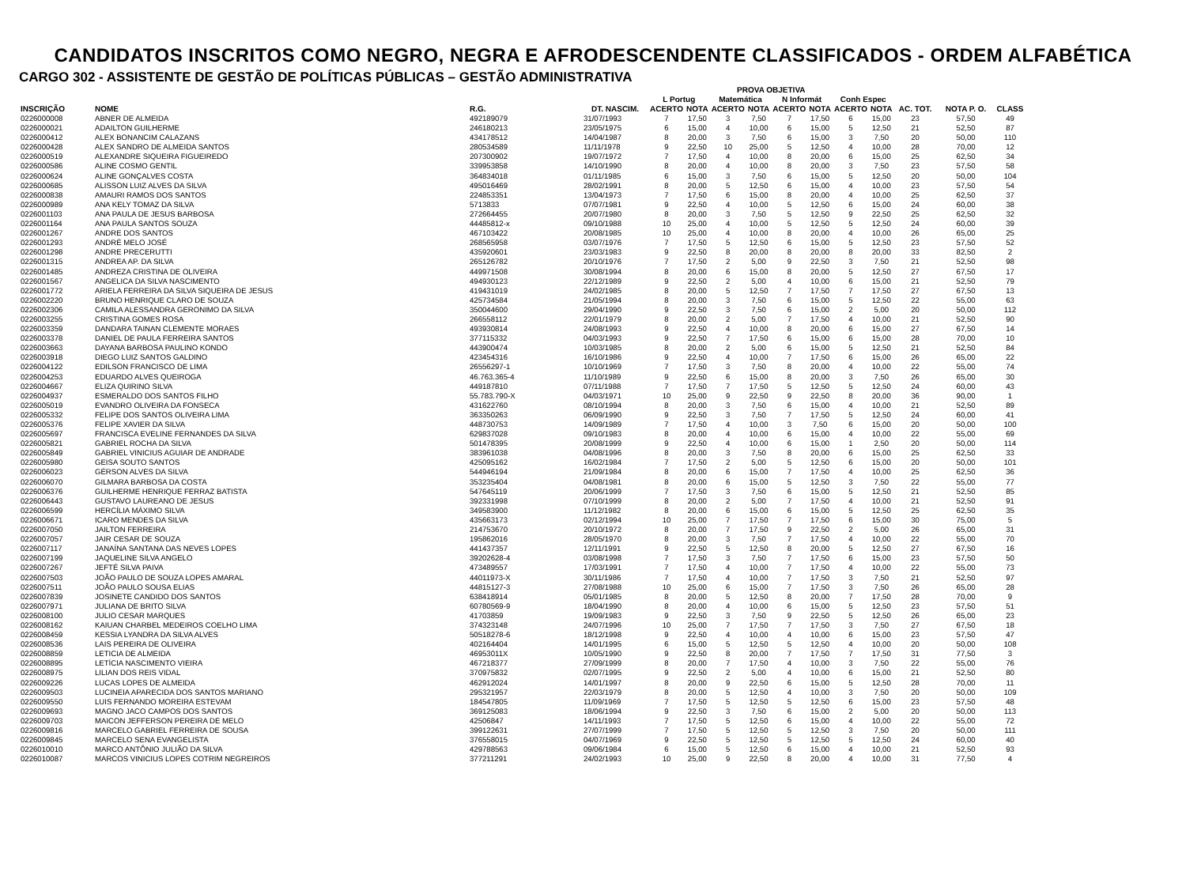CANDIDATOS INSCRITOS COMO NEGRO, NEGRA E AFRODESCENDENTE CLASSIFICADOS - ORDEM ALFABÉTICA
CARGO 302 - ASSISTENTE DE GESTÃO DE POLÍTICAS PÚBLICAS – GESTÃO ADMINISTRATIVA
| | | | | PROVA OBJETIVA | | | | | | | | | | |
| --- | --- | --- | --- | --- | --- | --- | --- | --- | --- | --- | --- | --- | --- | --- |
| | | | | L Portug | | Matemática | | N Informát | | Conh Espec | | | | |
| INSCRIÇÃO | NOME | R.G. | DT. NASCIM. | ACERTO | NOTA | ACERTO | NOTA | ACERTO | NOTA | ACERTO | NOTA | AC. TOT. | NOTA P. O. | CLASS |
| 0226000008 | ABNER DE ALMEIDA | 492189079 | 31/07/1993 | 7 | 17,50 | 3 | 7,50 | 7 | 17,50 | 6 | 15,00 | 23 | 57,50 | 49 |
| 0226000021 | ADAILTON GUILHERME | 246180213 | 23/05/1975 | 6 | 15,00 | 4 | 10,00 | 6 | 15,00 | 5 | 12,50 | 21 | 52,50 | 87 |
| 0226000412 | ALEX BONANCIM CALAZANS | 434178512 | 14/04/1987 | 8 | 20,00 | 3 | 7,50 | 6 | 15,00 | 3 | 7,50 | 20 | 50,00 | 110 |
| 0226000428 | ALEX SANDRO DE ALMEIDA SANTOS | 280534589 | 11/11/1978 | 9 | 22,50 | 10 | 25,00 | 5 | 12,50 | 4 | 10,00 | 28 | 70,00 | 12 |
| 0226000519 | ALEXANDRE SIQUEIRA FIGUEIREDO | 207300902 | 19/07/1972 | 7 | 17,50 | 4 | 10,00 | 8 | 20,00 | 6 | 15,00 | 25 | 62,50 | 34 |
| 0226000586 | ALINE COSMO GENTIL | 339953858 | 14/10/1990 | 8 | 20,00 | 4 | 10,00 | 8 | 20,00 | 3 | 7,50 | 23 | 57,50 | 58 |
| 0226000624 | ALINE GONÇALVES COSTA | 364834018 | 01/11/1985 | 6 | 15,00 | 3 | 7,50 | 6 | 15,00 | 5 | 12,50 | 20 | 50,00 | 104 |
| 0226000685 | ALISSON LUIZ ALVES DA SILVA | 495016469 | 28/02/1991 | 8 | 20,00 | 5 | 12,50 | 6 | 15,00 | 4 | 10,00 | 23 | 57,50 | 54 |
| 0226000838 | AMAURI RAMOS DOS SANTOS | 224853351 | 13/04/1973 | 7 | 17,50 | 6 | 15,00 | 8 | 20,00 | 4 | 10,00 | 25 | 62,50 | 37 |
| 0226000989 | ANA KELY TOMAZ DA SILVA | 5713833 | 07/07/1981 | 9 | 22,50 | 4 | 10,00 | 5 | 12,50 | 6 | 15,00 | 24 | 60,00 | 38 |
| 0226001103 | ANA PAULA DE JESUS BARBOSA | 272664455 | 20/07/1980 | 8 | 20,00 | 3 | 7,50 | 5 | 12,50 | 9 | 22,50 | 25 | 62,50 | 32 |
| 0226001164 | ANA PAULA SANTOS SOUZA | 44485812-x | 09/10/1988 | 10 | 25,00 | 4 | 10,00 | 5 | 12,50 | 5 | 12,50 | 24 | 60,00 | 39 |
| 0226001267 | ANDRE DOS SANTOS | 467103422 | 20/08/1985 | 10 | 25,00 | 4 | 10,00 | 8 | 20,00 | 4 | 10,00 | 26 | 65,00 | 25 |
| 0226001293 | ANDRÉ MELO JOSÉ | 268565958 | 03/07/1976 | 7 | 17,50 | 5 | 12,50 | 6 | 15,00 | 5 | 12,50 | 23 | 57,50 | 52 |
| 0226001298 | ANDRE PRECERUTTI | 435920601 | 23/03/1983 | 9 | 22,50 | 8 | 20,00 | 8 | 20,00 | 8 | 20,00 | 33 | 82,50 | 2 |
| 0226001315 | ANDREA AP. DA SILVA | 265126782 | 20/10/1976 | 7 | 17,50 | 2 | 5,00 | 9 | 22,50 | 3 | 7,50 | 21 | 52,50 | 98 |
| 0226001485 | ANDREZA CRISTINA DE OLIVEIRA | 449971508 | 30/08/1994 | 8 | 20,00 | 6 | 15,00 | 8 | 20,00 | 5 | 12,50 | 27 | 67,50 | 17 |
| 0226001567 | ANGELICA DA SILVA NASCIMENTO | 494930123 | 22/12/1989 | 9 | 22,50 | 2 | 5,00 | 4 | 10,00 | 6 | 15,00 | 21 | 52,50 | 79 |
| 0226001772 | ARIELA FERREIRA DA SILVA SIQUEIRA DE JESUS | 419431019 | 24/02/1985 | 8 | 20,00 | 5 | 12,50 | 7 | 17,50 | 7 | 17,50 | 27 | 67,50 | 13 |
| 0226002220 | BRUNO HENRIQUE CLARO DE SOUZA | 425734584 | 21/05/1994 | 8 | 20,00 | 3 | 7,50 | 6 | 15,00 | 5 | 12,50 | 22 | 55,00 | 63 |
| 0226002306 | CAMILA ALESSANDRA GERONIMO DA SILVA | 350044600 | 29/04/1990 | 9 | 22,50 | 3 | 7,50 | 6 | 15,00 | 2 | 5,00 | 20 | 50,00 | 112 |
| 0226003255 | CRISTINA GOMES ROSA | 266558112 | 22/01/1979 | 8 | 20,00 | 2 | 5,00 | 7 | 17,50 | 4 | 10,00 | 21 | 52,50 | 90 |
| 0226003359 | DANDARA TAINAN CLEMENTE MORAES | 493930814 | 24/08/1993 | 9 | 22,50 | 4 | 10,00 | 8 | 20,00 | 6 | 15,00 | 27 | 67,50 | 14 |
| 0226003378 | DANIEL DE PAULA FERREIRA SANTOS | 377115332 | 04/03/1993 | 9 | 22,50 | 7 | 17,50 | 6 | 15,00 | 6 | 15,00 | 28 | 70,00 | 10 |
| 0226003663 | DAYANA BARBOSA PAULINO KONDO | 443900474 | 10/03/1985 | 8 | 20,00 | 2 | 5,00 | 6 | 15,00 | 5 | 12,50 | 21 | 52,50 | 84 |
| 0226003918 | DIEGO LUIZ SANTOS GALDINO | 423454316 | 16/10/1986 | 9 | 22,50 | 4 | 10,00 | 7 | 17,50 | 6 | 15,00 | 26 | 65,00 | 22 |
| 0226004122 | EDILSON FRANCISCO DE LIMA | 26556297-1 | 10/10/1969 | 7 | 17,50 | 3 | 7,50 | 8 | 20,00 | 4 | 10,00 | 22 | 55,00 | 74 |
| 0226004253 | EDUARDO ALVES QUEIROGA | 46.763.365-4 | 11/10/1989 | 9 | 22,50 | 6 | 15,00 | 8 | 20,00 | 3 | 7,50 | 26 | 65,00 | 30 |
| 0226004667 | ELIZA QUIRINO SILVA | 449187810 | 07/11/1988 | 7 | 17,50 | 7 | 17,50 | 5 | 12,50 | 5 | 12,50 | 24 | 60,00 | 43 |
| 0226004937 | ESMERALDO DOS SANTOS FILHO | 55.783.790-X | 04/03/1971 | 10 | 25,00 | 9 | 22,50 | 9 | 22,50 | 8 | 20,00 | 36 | 90,00 | 1 |
| 0226005019 | EVANDRO OLIVEIRA DA FONSECA | 431622760 | 08/10/1994 | 8 | 20,00 | 3 | 7,50 | 6 | 15,00 | 4 | 10,00 | 21 | 52,50 | 89 |
| 0226005332 | FELIPE DOS SANTOS OLIVEIRA LIMA | 363350263 | 06/09/1990 | 9 | 22,50 | 3 | 7,50 | 7 | 17,50 | 5 | 12,50 | 24 | 60,00 | 41 |
| 0226005376 | FELIPE XAVIER DA SILVA | 448730753 | 14/09/1989 | 7 | 17,50 | 4 | 10,00 | 3 | 7,50 | 6 | 15,00 | 20 | 50,00 | 100 |
| 0226005697 | FRANCISCA EVELINE FERNANDES DA SILVA | 629837028 | 09/10/1983 | 8 | 20,00 | 4 | 10,00 | 6 | 15,00 | 4 | 10,00 | 22 | 55,00 | 69 |
| 0226005821 | GABRIEL ROCHA DA SILVA | 501478395 | 20/08/1999 | 9 | 22,50 | 4 | 10,00 | 6 | 15,00 | 1 | 2,50 | 20 | 50,00 | 114 |
| 0226005849 | GABRIEL VINICIUS AGUIAR DE ANDRADE | 383961038 | 04/08/1996 | 8 | 20,00 | 3 | 7,50 | 8 | 20,00 | 6 | 15,00 | 25 | 62,50 | 33 |
| 0226005980 | GEISA SOUTO SANTOS | 425095162 | 16/02/1984 | 7 | 17,50 | 2 | 5,00 | 5 | 12,50 | 6 | 15,00 | 20 | 50,00 | 101 |
| 0226006023 | GÉRSON ALVES DA SILVA | 544946194 | 21/09/1984 | 8 | 20,00 | 6 | 15,00 | 7 | 17,50 | 4 | 10,00 | 25 | 62,50 | 36 |
| 0226006070 | GILMARA BARBOSA DA COSTA | 353235404 | 04/08/1981 | 8 | 20,00 | 6 | 15,00 | 5 | 12,50 | 3 | 7,50 | 22 | 55,00 | 77 |
| 0226006376 | GUILHERME HENRIQUE FERRAZ BATISTA | 547645119 | 20/06/1999 | 7 | 17,50 | 3 | 7,50 | 6 | 15,00 | 5 | 12,50 | 21 | 52,50 | 85 |
| 0226006443 | GUSTAVO LAUREANO DE JESUS | 392331998 | 07/10/1999 | 8 | 20,00 | 2 | 5,00 | 7 | 17,50 | 4 | 10,00 | 21 | 52,50 | 91 |
| 0226006599 | HERCÍLIA MÁXIMO SILVA | 349583900 | 11/12/1982 | 8 | 20,00 | 6 | 15,00 | 6 | 15,00 | 5 | 12,50 | 25 | 62,50 | 35 |
| 0226006671 | ICARO MENDES DA SILVA | 435663173 | 02/12/1994 | 10 | 25,00 | 7 | 17,50 | 7 | 17,50 | 6 | 15,00 | 30 | 75,00 | 5 |
| 0226007050 | JAILTON FERREIRA | 214753670 | 20/10/1972 | 8 | 20,00 | 7 | 17,50 | 9 | 22,50 | 2 | 5,00 | 26 | 65,00 | 31 |
| 0226007057 | JAIR CESAR DE SOUZA | 195862016 | 28/05/1970 | 8 | 20,00 | 3 | 7,50 | 7 | 17,50 | 4 | 10,00 | 22 | 55,00 | 70 |
| 0226007117 | JANAÍNA SANTANA DAS NEVES LOPES | 441437357 | 12/11/1991 | 9 | 22,50 | 5 | 12,50 | 8 | 20,00 | 5 | 12,50 | 27 | 67,50 | 16 |
| 0226007199 | JAQUELINE SILVA ANGELO | 39202628-4 | 03/08/1998 | 7 | 17,50 | 3 | 7,50 | 7 | 17,50 | 6 | 15,00 | 23 | 57,50 | 50 |
| 0226007267 | JEFTÉ SILVA PAIVA | 473489557 | 17/03/1991 | 7 | 17,50 | 4 | 10,00 | 7 | 17,50 | 4 | 10,00 | 22 | 55,00 | 73 |
| 0226007503 | JOÃO PAULO DE SOUZA LOPES AMARAL | 44011973-X | 30/11/1986 | 7 | 17,50 | 4 | 10,00 | 7 | 17,50 | 3 | 7,50 | 21 | 52,50 | 97 |
| 0226007511 | JOÃO PAULO SOUSA ELIAS | 44815127-3 | 27/08/1988 | 10 | 25,00 | 6 | 15,00 | 7 | 17,50 | 3 | 7,50 | 26 | 65,00 | 28 |
| 0226007839 | JOSINETE CANDIDO DOS SANTOS | 638418914 | 05/01/1985 | 8 | 20,00 | 5 | 12,50 | 8 | 20,00 | 7 | 17,50 | 28 | 70,00 | 9 |
| 0226007971 | JULIANA DE BRITO SILVA | 60780569-9 | 18/04/1990 | 8 | 20,00 | 4 | 10,00 | 6 | 15,00 | 5 | 12,50 | 23 | 57,50 | 51 |
| 0226008100 | JULIO CESAR MARQUES | 41703859 | 19/09/1983 | 9 | 22,50 | 3 | 7,50 | 9 | 22,50 | 5 | 12,50 | 26 | 65,00 | 23 |
| 0226008162 | KAIUAN CHARBEL MEDEIROS COELHO LIMA | 374323148 | 24/07/1996 | 10 | 25,00 | 7 | 17,50 | 7 | 17,50 | 3 | 7,50 | 27 | 67,50 | 18 |
| 0226008459 | KESSIA LYANDRA DA SILVA ALVES | 50518278-6 | 18/12/1998 | 9 | 22,50 | 4 | 10,00 | 4 | 10,00 | 6 | 15,00 | 23 | 57,50 | 47 |
| 0226008536 | LAIS PEREIRA DE OLIVEIRA | 402164404 | 14/01/1995 | 6 | 15,00 | 5 | 12,50 | 5 | 12,50 | 4 | 10,00 | 20 | 50,00 | 108 |
| 0226008859 | LETICIA DE ALMEIDA | 46953011X | 10/05/1990 | 9 | 22,50 | 8 | 20,00 | 7 | 17,50 | 7 | 17,50 | 31 | 77,50 | 3 |
| 0226008895 | LETÍCIA NASCIMENTO VIEIRA | 467218377 | 27/09/1999 | 8 | 20,00 | 7 | 17,50 | 4 | 10,00 | 3 | 7,50 | 22 | 55,00 | 76 |
| 0226008975 | LILIAN DOS REIS VIDAL | 370975832 | 02/07/1995 | 9 | 22,50 | 2 | 5,00 | 4 | 10,00 | 6 | 15,00 | 21 | 52,50 | 80 |
| 0226009226 | LUCAS LOPES DE ALMEIDA | 462912024 | 14/01/1997 | 8 | 20,00 | 9 | 22,50 | 6 | 15,00 | 5 | 12,50 | 28 | 70,00 | 11 |
| 0226009503 | LUCINEIA APARECIDA DOS SANTOS MARIANO | 295321957 | 22/03/1979 | 8 | 20,00 | 5 | 12,50 | 4 | 10,00 | 3 | 7,50 | 20 | 50,00 | 109 |
| 0226009550 | LUIS FERNANDO MOREIRA ESTEVAM | 184547805 | 11/09/1969 | 7 | 17,50 | 5 | 12,50 | 5 | 12,50 | 6 | 15,00 | 23 | 57,50 | 48 |
| 0226009693 | MAGNO JACO CAMPOS DOS SANTOS | 369125083 | 18/06/1994 | 9 | 22,50 | 3 | 7,50 | 6 | 15,00 | 2 | 5,00 | 20 | 50,00 | 113 |
| 0226009703 | MAICON JEFFERSON PEREIRA DE MELO | 42506847 | 14/11/1993 | 7 | 17,50 | 5 | 12,50 | 6 | 15,00 | 4 | 10,00 | 22 | 55,00 | 72 |
| 0226009816 | MARCELO GABRIEL FERREIRA DE SOUSA | 399122631 | 27/07/1999 | 7 | 17,50 | 5 | 12,50 | 5 | 12,50 | 3 | 7,50 | 20 | 50,00 | 111 |
| 0226009845 | MARCELO SENA EVANGELISTA | 376558015 | 04/07/1969 | 9 | 22,50 | 5 | 12,50 | 5 | 12,50 | 5 | 12,50 | 24 | 60,00 | 40 |
| 0226010010 | MARCO ANTÔNIO JULIÃO DA SILVA | 429788563 | 09/06/1984 | 6 | 15,00 | 5 | 12,50 | 6 | 15,00 | 4 | 10,00 | 21 | 52,50 | 93 |
| 0226010087 | MARCOS VINICIUS LOPES COTRIM NEGREIROS | 377211291 | 24/02/1993 | 10 | 25,00 | 9 | 22,50 | 8 | 20,00 | 4 | 10,00 | 31 | 77,50 | 4 |